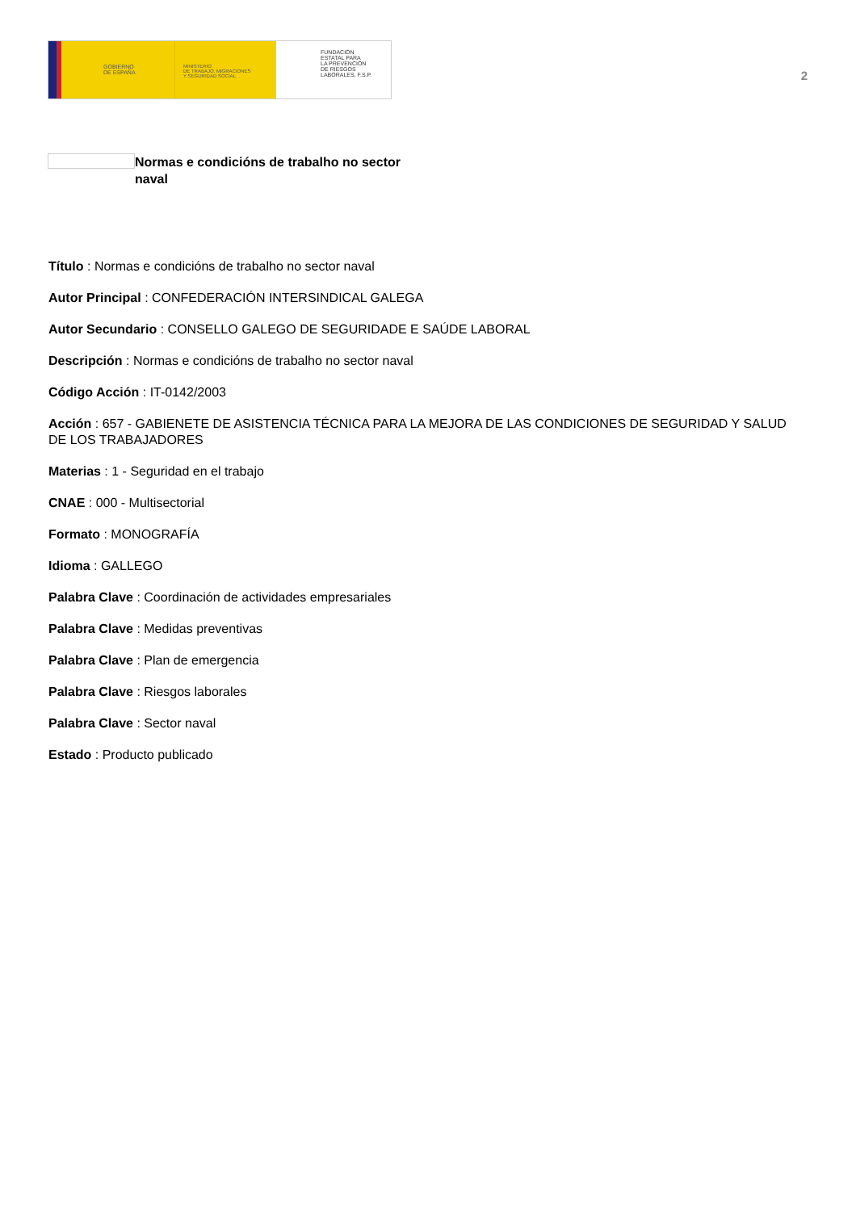GOBIERNO
DE ESPAÑA
MINISTERIO
DE TRABAJO, MIGRACIONES
Y SEGURIDAD SOCIAL
FUNDACIÓN
ESTATAL PARA
LA PREVENCIÓN
DE RIESGOS
LABORALES, F.S.P.
2
Normas e condicións de trabalho no sector naval
Título : Normas e condicións de trabalho no sector naval
Autor Principal : CONFEDERACIÓN INTERSINDICAL GALEGA
Autor Secundario : CONSELLO GALEGO DE SEGURIDADE E SAÚDE LABORAL
Descripción : Normas e condicións de trabalho no sector naval
Código Acción : IT-0142/2003
Acción : 657 - GABIENETE DE ASISTENCIA TÉCNICA PARA LA MEJORA DE LAS CONDICIONES DE SEGURIDAD Y SALUD DE LOS TRABAJADORES
Materias : 1 - Seguridad en el trabajo
CNAE : 000 - Multisectorial
Formato : MONOGRAFÍA
Idioma : GALLEGO
Palabra Clave : Coordinación de actividades empresariales
Palabra Clave : Medidas preventivas
Palabra Clave : Plan de emergencia
Palabra Clave : Riesgos laborales
Palabra Clave : Sector naval
Estado : Producto publicado